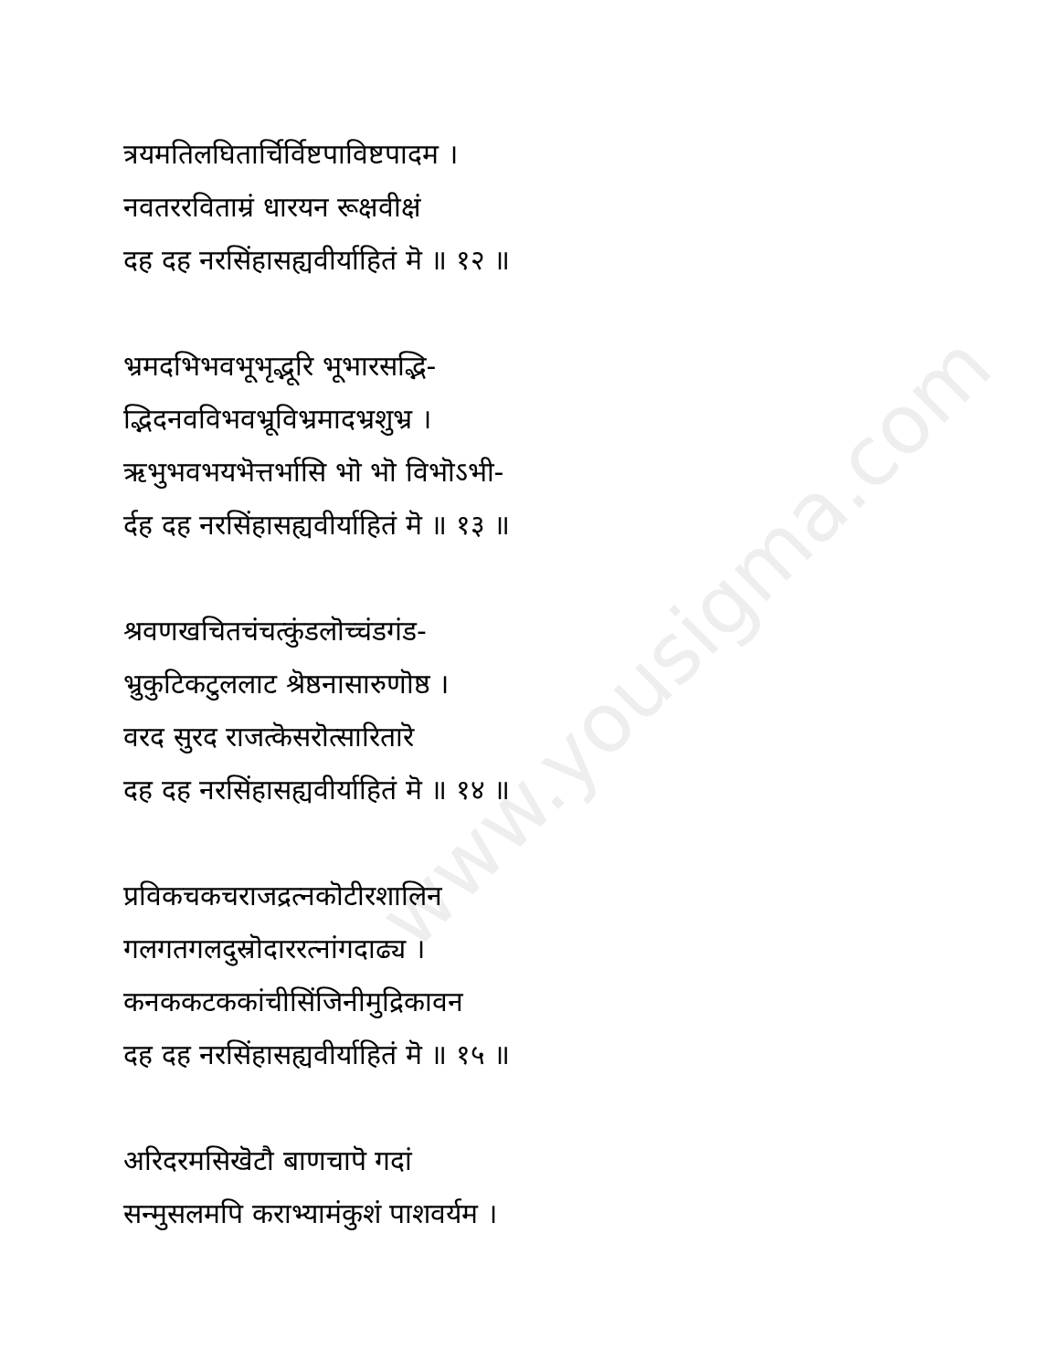www.yousigma.com
त्रयमतिलघितार्चिर्विष्टपाविष्टपादम ।
नवतररविताम्रं धारयन रूक्षवीक्षं
दह दह नरसिंहासह्यवीर्याहितं मॆ ॥ १२ ॥
भ्रमदभिभवभूभृद्भूरि भूभारसद्भि-
द्भिदनवविभवभ्रूविभ्रमादभ्रशुभ्र ।
ऋभुभवभयभॆत्तर्भासि भॊ भॊ विभॊऽभी-
र्दह दह नरसिंहासह्यवीर्याहितं मॆ ॥ १३ ॥
श्रवणखचितचंचत्कुंडलॊच्चंडगंड-
भ्रुकुटिकटुललाट श्रॆष्ठनासारुणॊष्ठ ।
वरद सुरद राजत्कॆसरॊत्सारितारॆ
दह दह नरसिंहासह्यवीर्याहितं मॆ ॥ १४ ॥
प्रविकचकचराजद्रत्नकॊटीरशालिन
गलगतगलदुस्रॊदाररत्नांगदाढ्य ।
कनककटककांचीसिंजिनीमुद्रिकावन
दह दह नरसिंहासह्यवीर्याहितं मॆ ॥ १५ ॥
अरिदरमसिखॆटौ बाणचापॆ गदां
सन्मुसलमपि कराभ्यामंकुशं पाशवर्यम ।